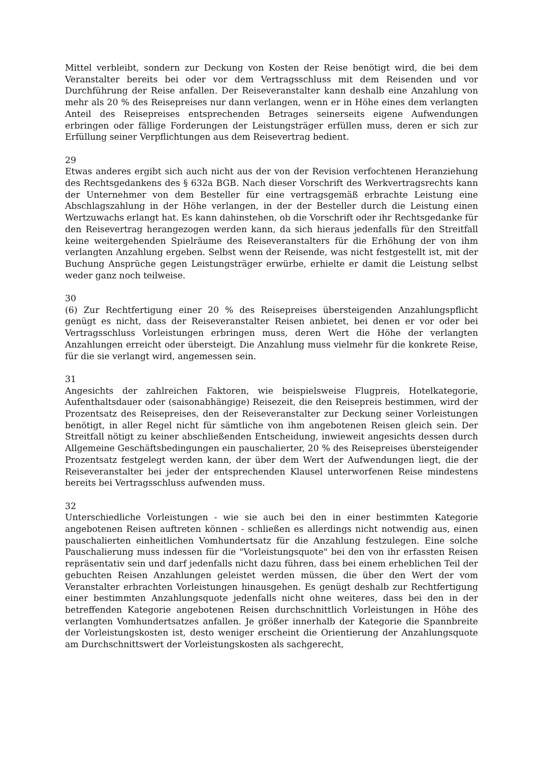Mittel verbleibt, sondern zur Deckung von Kosten der Reise benötigt wird, die bei dem Veranstalter bereits bei oder vor dem Vertragsschluss mit dem Reisenden und vor Durchführung der Reise anfallen. Der Reiseveranstalter kann deshalb eine Anzahlung von mehr als 20 % des Reisepreises nur dann verlangen, wenn er in Höhe eines dem verlangten Anteil des Reisepreises entsprechenden Betrages seinerseits eigene Aufwendungen erbringen oder fällige Forderungen der Leistungsträger erfüllen muss, deren er sich zur Erfüllung seiner Verpflichtungen aus dem Reisevertrag bedient.
29
Etwas anderes ergibt sich auch nicht aus der von der Revision verfochtenen Heranziehung des Rechtsgedankens des § 632a BGB. Nach dieser Vorschrift des Werkvertragsrechts kann der Unternehmer von dem Besteller für eine vertragsgemäß erbrachte Leistung eine Abschlagszahlung in der Höhe verlangen, in der der Besteller durch die Leistung einen Wertzuwachs erlangt hat. Es kann dahinstehen, ob die Vorschrift oder ihr Rechtsgedanke für den Reisevertrag herangezogen werden kann, da sich hieraus jedenfalls für den Streitfall keine weitergehenden Spielräume des Reiseveranstalters für die Erhöhung der von ihm verlangten Anzahlung ergeben. Selbst wenn der Reisende, was nicht festgestellt ist, mit der Buchung Ansprüche gegen Leistungsträger erwürbe, erhielte er damit die Leistung selbst weder ganz noch teilweise.
30
(6) Zur Rechtfertigung einer 20 % des Reisepreises übersteigenden Anzahlungspflicht genügt es nicht, dass der Reiseveranstalter Reisen anbietet, bei denen er vor oder bei Vertragsschluss Vorleistungen erbringen muss, deren Wert die Höhe der verlangten Anzahlungen erreicht oder übersteigt. Die Anzahlung muss vielmehr für die konkrete Reise, für die sie verlangt wird, angemessen sein.
31
Angesichts der zahlreichen Faktoren, wie beispielsweise Flugpreis, Hotelkategorie, Aufenthaltsdauer oder (saisonabhängige) Reisezeit, die den Reisepreis bestimmen, wird der Prozentsatz des Reisepreises, den der Reiseveranstalter zur Deckung seiner Vorleistungen benötigt, in aller Regel nicht für sämtliche von ihm angebotenen Reisen gleich sein. Der Streitfall nötigt zu keiner abschließenden Entscheidung, inwieweit angesichts dessen durch Allgemeine Geschäftsbedingungen ein pauschalierter, 20 % des Reisepreises übersteigender Prozentsatz festgelegt werden kann, der über dem Wert der Aufwendungen liegt, die der Reiseveranstalter bei jeder der entsprechenden Klausel unterworfenen Reise mindestens bereits bei Vertragsschluss aufwenden muss.
32
Unterschiedliche Vorleistungen - wie sie auch bei den in einer bestimmten Kategorie angebotenen Reisen auftreten können - schließen es allerdings nicht notwendig aus, einen pauschalierten einheitlichen Vomhundertsatz für die Anzahlung festzulegen. Eine solche Pauschalierung muss indessen für die "Vorleistungsquote" bei den von ihr erfassten Reisen repräsentativ sein und darf jedenfalls nicht dazu führen, dass bei einem erheblichen Teil der gebuchten Reisen Anzahlungen geleistet werden müssen, die über den Wert der vom Veranstalter erbrachten Vorleistungen hinausgehen. Es genügt deshalb zur Rechtfertigung einer bestimmten Anzahlungsquote jedenfalls nicht ohne weiteres, dass bei den in der betreffenden Kategorie angebotenen Reisen durchschnittlich Vorleistungen in Höhe des verlangten Vomhundertsatzes anfallen. Je größer innerhalb der Kategorie die Spannbreite der Vorleistungskosten ist, desto weniger erscheint die Orientierung der Anzahlungsquote am Durchschnittswert der Vorleistungskosten als sachgerecht,